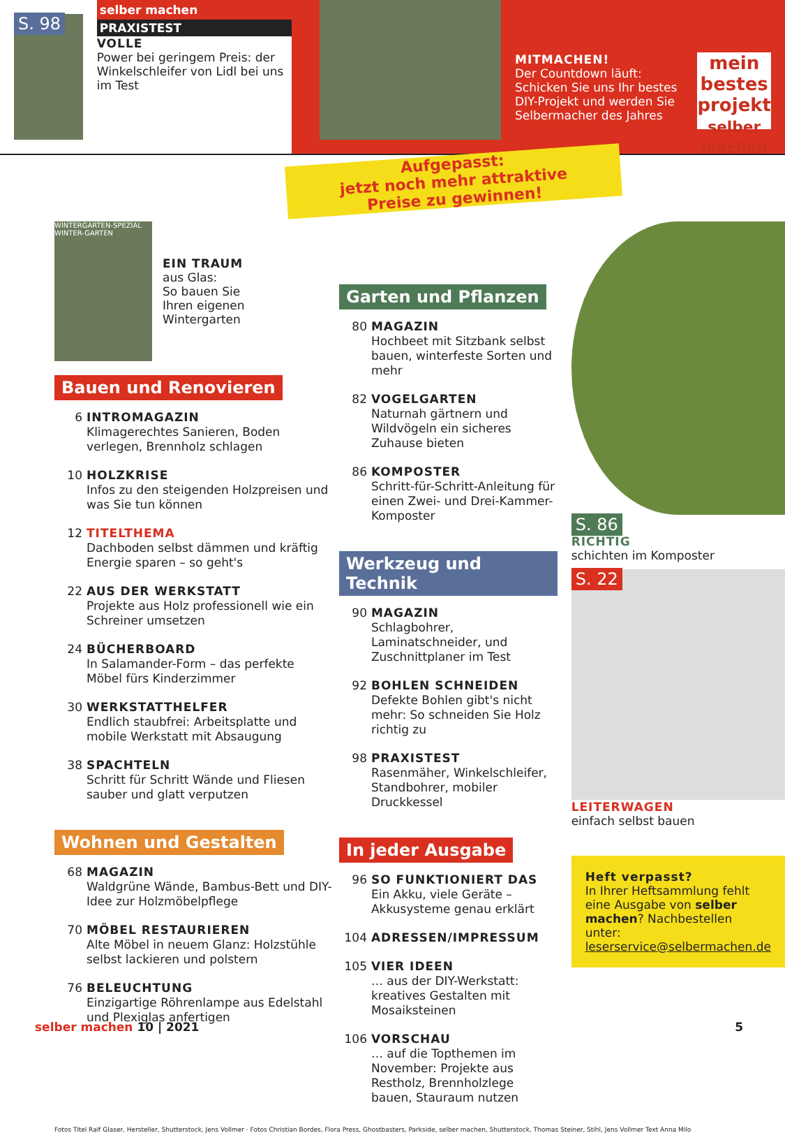S. 98
selber machen
PRAXISTEST
VOLLE
Power bei geringem Preis: der Winkel­schleifer von Lidl bei uns im Test
MITMACHEN!
Der Countdown läuft: Schicken Sie uns Ihr bestes DIY-Projekt und werden Sie Selbermacher des Jahres
mein bestes projekt
selber machen
Aufgepasst:
jetzt noch mehr attraktive
Preise zu gewinnen!
WINTERGARTEN-SPEZIAL
WINTER-GARTEN
EIN TRAUM
aus Glas:
So bauen Sie
Ihren eigenen
Wintergarten
Bauen und Renovieren
6 INTROMAGAZIN
Klimagerechtes Sanieren, Boden verlegen, Brennholz schlagen
10 HOLZKRISE
Infos zu den steigenden Holz­preisen und was Sie tun können
12 TITELTHEMA
Dachboden selbst dämmen und kräftig Energie sparen – so geht's
22 AUS DER WERKSTATT
Projekte aus Holz professionell wie ein Schreiner umsetzen
24 BÜCHERBOARD
In Salamander-Form – das perfekte Möbel fürs Kinderzimmer
30 WERKSTATTHELFER
Endlich staubfrei: Arbeitsplatte und mobile Werkstatt mit Absaugung
38 SPACHTELN
Schritt für Schritt Wände und Fliesen sauber und glatt verputzen
Wohnen und Gestalten
68 MAGAZIN
Waldgrüne Wände, Bambus-Bett und DIY-Idee zur Holzmöbelpflege
70 MÖBEL RESTAURIEREN
Alte Möbel in neuem Glanz: Holz­stühle selbst lackieren und polstern
76 BELEUCHTUNG
Einzigartige Röhrenlampe aus Edelstahl und Plexiglas anfertigen
Garten und Pflanzen
80 MAGAZIN
Hochbeet mit Sitzbank selbst bauen, winterfeste Sorten und mehr
82 VOGELGARTEN
Naturnah gärtnern und Wildvögeln ein sicheres Zuhause bieten
86 KOMPOSTER
Schritt-für-Schritt-Anleitung für einen Zwei- und Drei-Kammer-Komposter
Werkzeug und Technik
90 MAGAZIN
Schlagbohrer, Laminatschneider, und Zuschnittplaner im Test
92 BOHLEN SCHNEIDEN
Defekte Bohlen gibt's nicht mehr: So schneiden Sie Holz richtig zu
98 PRAXISTEST
Rasenmäher, Winkelschleifer, Standbohrer, mobiler Druckkessel
In jeder Ausgabe
96 SO FUNKTIONIERT DAS
Ein Akku, viele Geräte – Akkusysteme genau erklärt
104 ADRESSEN/IMPRESSUM
105 VIER IDEEN
… aus der DIY-Werkstatt: kreatives Gestalten mit Mosaiksteinen
106 VORSCHAU
… auf die Topthemen im November: Projekte aus Restholz, Brennholzlege bauen, Stauraum nutzen
S. 86
RICHTIG
schichten im Komposter
S. 22
LEITERWAGEN
einfach selbst bauen
Heft verpasst?
In Ihrer Heftsammlung fehlt eine Ausgabe von selber machen? Nachbestellen unter:
leserservice@selbermachen.de
Fotos Titel Ralf Glaser, Hersteller, Shutterstock, Jens Vollmer · Fotos Christian Bordes, Flora Press, Ghostbasters, Parkside, selber machen, Shutterstock, Thomas Steiner, Stihl, Jens Vollmer Text Anna Milo
selber machen 10 | 2021 5